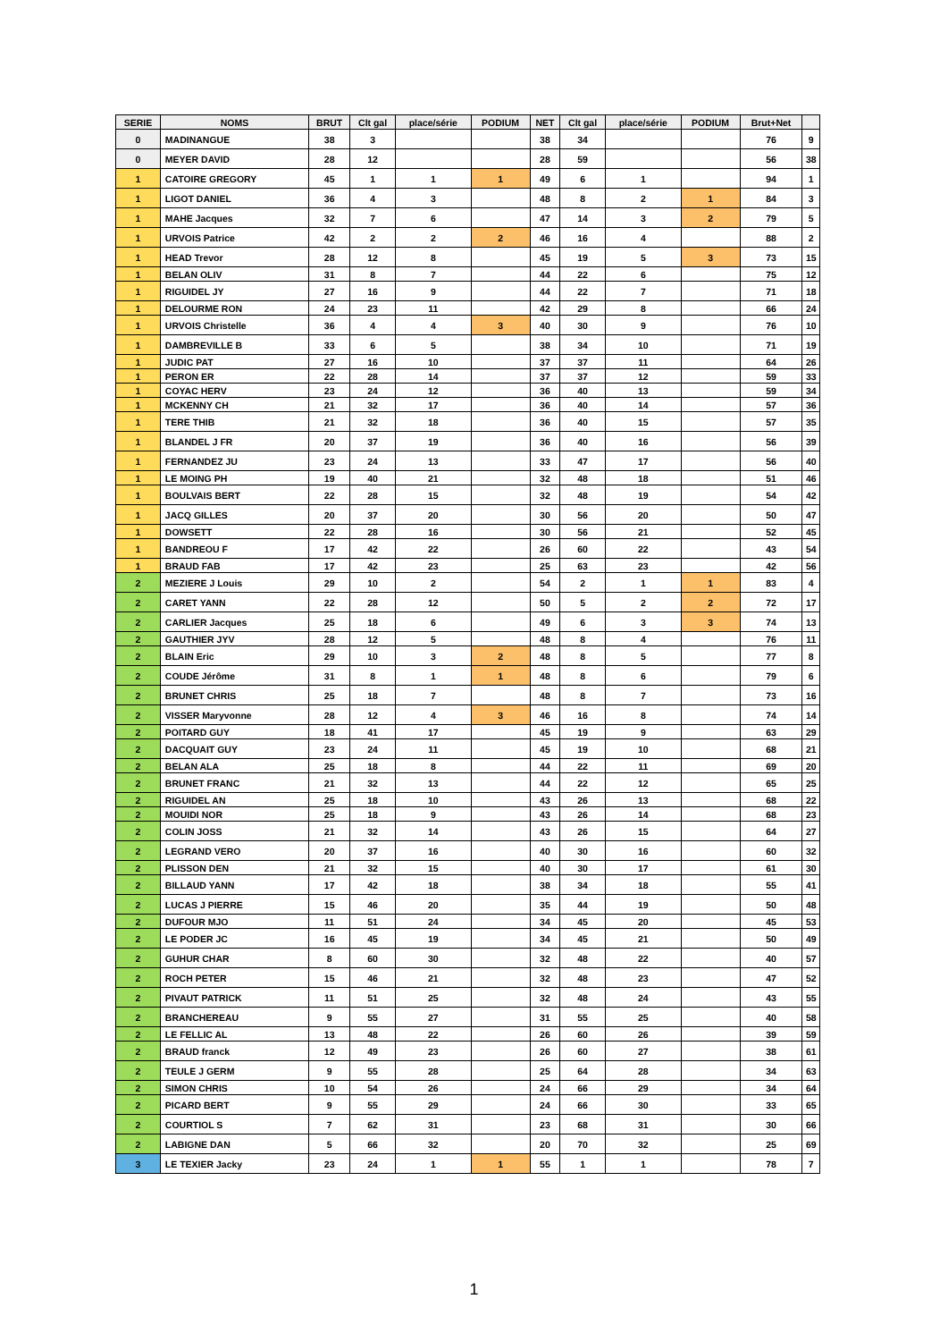| SERIE | NOMS | BRUT | Clt gal | place/série | PODIUM | NET | Clt gal | place/série | PODIUM | Brut+Net | |
| --- | --- | --- | --- | --- | --- | --- | --- | --- | --- | --- | --- |
| 0 | MADINANGUE | 38 | 3 | | | 38 | 34 | | | 76 | 9 |
| 0 | MEYER DAVID | 28 | 12 | | | 28 | 59 | | | 56 | 38 |
| 1 | CATOIRE GREGORY | 45 | 1 | 1 | 1 | 49 | 6 | 1 | | 94 | 1 |
| 1 | LIGOT DANIEL | 36 | 4 | 3 | | 48 | 8 | 2 | 1 | 84 | 3 |
| 1 | MAHE Jacques | 32 | 7 | 6 | | 47 | 14 | 3 | 2 | 79 | 5 |
| 1 | URVOIS Patrice | 42 | 2 | 2 | 2 | 46 | 16 | 4 | | 88 | 2 |
| 1 | HEAD Trevor | 28 | 12 | 8 | | 45 | 19 | 5 | 3 | 73 | 15 |
| 1 | BELAN OLIV | 31 | 8 | 7 | | 44 | 22 | 6 | | 75 | 12 |
| 1 | RIGUIDEL JY | 27 | 16 | 9 | | 44 | 22 | 7 | | 71 | 18 |
| 1 | DELOURME RON | 24 | 23 | 11 | | 42 | 29 | 8 | | 66 | 24 |
| 1 | URVOIS Christelle | 36 | 4 | 4 | 3 | 40 | 30 | 9 | | 76 | 10 |
| 1 | DAMBREVILLE B | 33 | 6 | 5 | | 38 | 34 | 10 | | 71 | 19 |
| 1 | JUDIC PAT | 27 | 16 | 10 | | 37 | 37 | 11 | | 64 | 26 |
| 1 | PERON ER | 22 | 28 | 14 | | 37 | 37 | 12 | | 59 | 33 |
| 1 | COYAC HERV | 23 | 24 | 12 | | 36 | 40 | 13 | | 59 | 34 |
| 1 | MCKENNY CH | 21 | 32 | 17 | | 36 | 40 | 14 | | 57 | 36 |
| 1 | TERE THIB | 21 | 32 | 18 | | 36 | 40 | 15 | | 57 | 35 |
| 1 | BLANDEL J FR | 20 | 37 | 19 | | 36 | 40 | 16 | | 56 | 39 |
| 1 | FERNANDEZ JU | 23 | 24 | 13 | | 33 | 47 | 17 | | 56 | 40 |
| 1 | LE MOING PH | 19 | 40 | 21 | | 32 | 48 | 18 | | 51 | 46 |
| 1 | BOULVAIS BERT | 22 | 28 | 15 | | 32 | 48 | 19 | | 54 | 42 |
| 1 | JACQ GILLES | 20 | 37 | 20 | | 30 | 56 | 20 | | 50 | 47 |
| 1 | DOWSETT | 22 | 28 | 16 | | 30 | 56 | 21 | | 52 | 45 |
| 1 | BANDREOU F | 17 | 42 | 22 | | 26 | 60 | 22 | | 43 | 54 |
| 1 | BRAUD FAB | 17 | 42 | 23 | | 25 | 63 | 23 | | 42 | 56 |
| 2 | MEZIERE J Louis | 29 | 10 | 2 | | 54 | 2 | 1 | 1 | 83 | 4 |
| 2 | CARET YANN | 22 | 28 | 12 | | 50 | 5 | 2 | 2 | 72 | 17 |
| 2 | CARLIER Jacques | 25 | 18 | 6 | | 49 | 6 | 3 | 3 | 74 | 13 |
| 2 | GAUTHIER JYV | 28 | 12 | 5 | | 48 | 8 | 4 | | 76 | 11 |
| 2 | BLAIN Eric | 29 | 10 | 3 | 2 | 48 | 8 | 5 | | 77 | 8 |
| 2 | COUDE Jérôme | 31 | 8 | 1 | 1 | 48 | 8 | 6 | | 79 | 6 |
| 2 | BRUNET CHRIS | 25 | 18 | 7 | | 48 | 8 | 7 | | 73 | 16 |
| 2 | VISSER Maryvonne | 28 | 12 | 4 | 3 | 46 | 16 | 8 | | 74 | 14 |
| 2 | POITARD GUY | 18 | 41 | 17 | | 45 | 19 | 9 | | 63 | 29 |
| 2 | DACQUAIT GUY | 23 | 24 | 11 | | 45 | 19 | 10 | | 68 | 21 |
| 2 | BELAN ALA | 25 | 18 | 8 | | 44 | 22 | 11 | | 69 | 20 |
| 2 | BRUNET FRANC | 21 | 32 | 13 | | 44 | 22 | 12 | | 65 | 25 |
| 2 | RIGUIDEL AN | 25 | 18 | 10 | | 43 | 26 | 13 | | 68 | 22 |
| 2 | MOUIDI NOR | 25 | 18 | 9 | | 43 | 26 | 14 | | 68 | 23 |
| 2 | COLIN JOSS | 21 | 32 | 14 | | 43 | 26 | 15 | | 64 | 27 |
| 2 | LEGRAND VERO | 20 | 37 | 16 | | 40 | 30 | 16 | | 60 | 32 |
| 2 | PLISSON DEN | 21 | 32 | 15 | | 40 | 30 | 17 | | 61 | 30 |
| 2 | BILLAUD YANN | 17 | 42 | 18 | | 38 | 34 | 18 | | 55 | 41 |
| 2 | LUCAS J PIERRE | 15 | 46 | 20 | | 35 | 44 | 19 | | 50 | 48 |
| 2 | DUFOUR MJO | 11 | 51 | 24 | | 34 | 45 | 20 | | 45 | 53 |
| 2 | LE PODER JC | 16 | 45 | 19 | | 34 | 45 | 21 | | 50 | 49 |
| 2 | GUHUR CHAR | 8 | 60 | 30 | | 32 | 48 | 22 | | 40 | 57 |
| 2 | ROCH PETER | 15 | 46 | 21 | | 32 | 48 | 23 | | 47 | 52 |
| 2 | PIVAUT PATRICK | 11 | 51 | 25 | | 32 | 48 | 24 | | 43 | 55 |
| 2 | BRANCHEREAU | 9 | 55 | 27 | | 31 | 55 | 25 | | 40 | 58 |
| 2 | LE FELLIC AL | 13 | 48 | 22 | | 26 | 60 | 26 | | 39 | 59 |
| 2 | BRAUD franck | 12 | 49 | 23 | | 26 | 60 | 27 | | 38 | 61 |
| 2 | TEULE J GERM | 9 | 55 | 28 | | 25 | 64 | 28 | | 34 | 63 |
| 2 | SIMON CHRIS | 10 | 54 | 26 | | 24 | 66 | 29 | | 34 | 64 |
| 2 | PICARD BERT | 9 | 55 | 29 | | 24 | 66 | 30 | | 33 | 65 |
| 2 | COURTIOL S | 7 | 62 | 31 | | 23 | 68 | 31 | | 30 | 66 |
| 2 | LABIGNE DAN | 5 | 66 | 32 | | 20 | 70 | 32 | | 25 | 69 |
| 3 | LE TEXIER Jacky | 23 | 24 | 1 | 1 | 55 | 1 | 1 | | 78 | 7 |
1